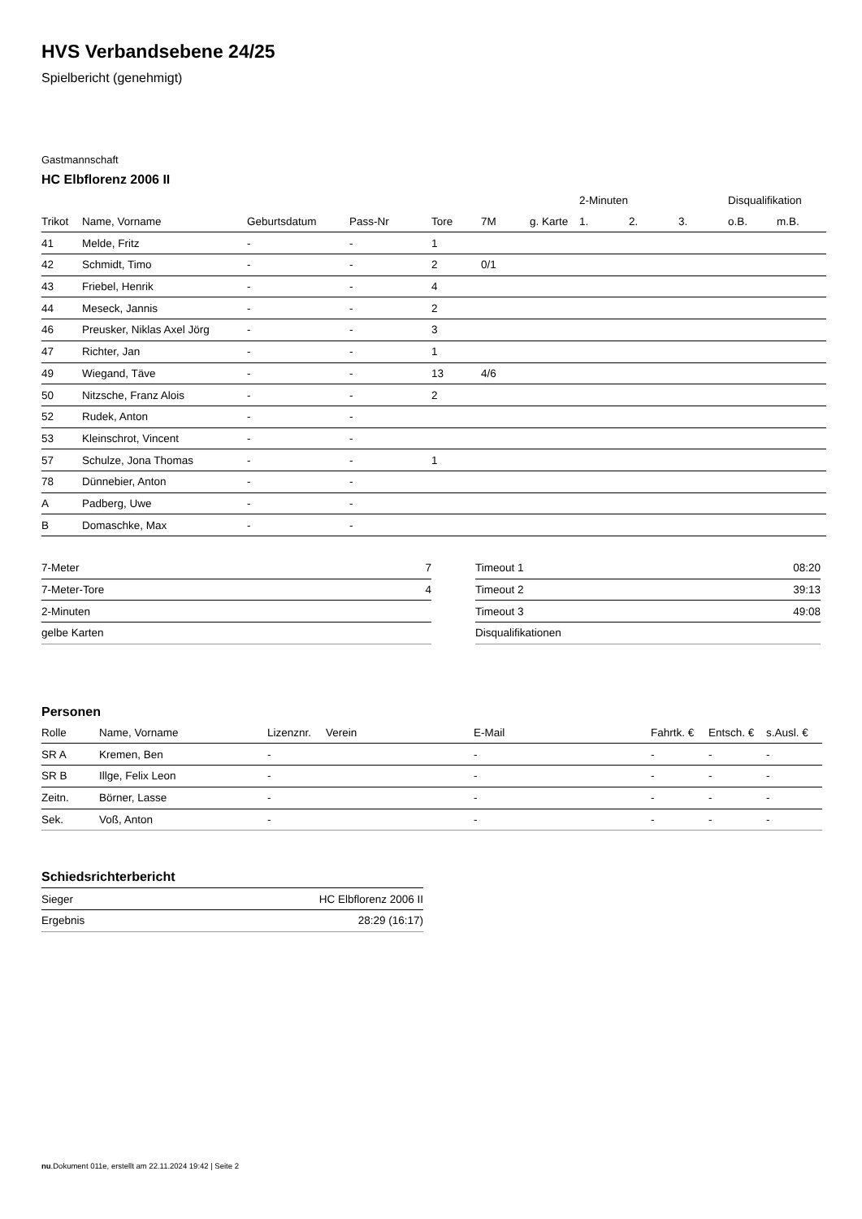HVS Verbandsebene 24/25
Spielbericht (genehmigt)
Gastmannschaft
HC Elbflorenz 2006 II
| | | | | | | | 2-Minuten | | | Disqualifikation | |
| --- | --- | --- | --- | --- | --- | --- | --- | --- | --- | --- | --- |
| Trikot | Name, Vorname | Geburtsdatum | Pass-Nr | Tore | 7M | g. Karte | 1. | 2. | 3. | o.B. | m.B. |
| 41 | Melde, Fritz | - | - | 1 | | | | | | | |
| 42 | Schmidt, Timo | - | - | 2 | 0/1 | | | | | | |
| 43 | Friebel, Henrik | - | - | 4 | | | | | | | |
| 44 | Meseck, Jannis | - | - | 2 | | | | | | | |
| 46 | Preusker, Niklas Axel Jörg | - | - | 3 | | | | | | | |
| 47 | Richter, Jan | - | - | 1 | | | | | | | |
| 49 | Wiegand, Täve | - | - | 13 | 4/6 | | | | | | |
| 50 | Nitzsche, Franz Alois | - | - | 2 | | | | | | | |
| 52 | Rudek, Anton | - | - | | | | | | | | |
| 53 | Kleinschrot, Vincent | - | - | | | | | | | | |
| 57 | Schulze, Jona Thomas | - | - | 1 | | | | | | | |
| 78 | Dünnebier, Anton | - | - | | | | | | | | |
| A | Padberg, Uwe | - | - | | | | | | | | |
| B | Domaschke, Max | - | - | | | | | | | | |
| 7-Meter | 7 |
| 7-Meter-Tore | 4 |
| 2-Minuten | |
| gelbe Karten | |
| Timeout 1 | 08:20 |
| Timeout 2 | 39:13 |
| Timeout 3 | 49:08 |
| Disqualifikationen | |
Personen
| Rolle | Name, Vorname | Lizenznr. | Verein | E-Mail | Fahrtk. € | Entsch. € | s.Ausl. € |
| --- | --- | --- | --- | --- | --- | --- | --- |
| SR A | Kremen, Ben | - | | - | - | - | - |
| SR B | Illge, Felix Leon | - | | - | - | - | - |
| Zeitn. | Börner, Lasse | - | | - | - | - | - |
| Sek. | Voß, Anton | - | | - | - | - | - |
Schiedsrichterbericht
| Sieger | HC Elbflorenz 2006 II |
| Ergebnis | 28:29 (16:17) |
nu.Dokument 011e, erstellt am 22.11.2024 19:42 | Seite 2